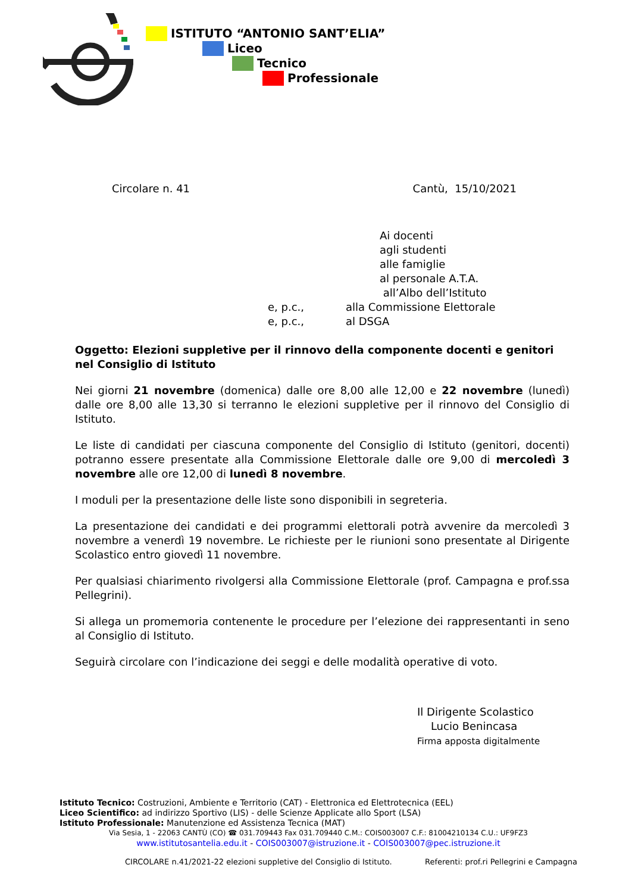ISTITUTO “ANTONIO SANT’ELIA”
Liceo
Tecnico
Professionale
Circolare n. 41 Cantù, 15/10/2021
Ai docenti
agli studenti
alle famiglie
al personale A.T.A.
all’Albo dell’Istituto
e, p.c., alla Commissione Elettorale
e, p.c., al DSGA
Oggetto: Elezioni suppletive per il rinnovo della componente docenti e genitori nel Consiglio di Istituto
Nei giorni 21 novembre (domenica) dalle ore 8,00 alle 12,00 e 22 novembre (lunedì) dalle ore 8,00 alle 13,30 si terranno le elezioni suppletive per il rinnovo del Consiglio di Istituto.
Le liste di candidati per ciascuna componente del Consiglio di Istituto (genitori, docenti) potranno essere presentate alla Commissione Elettorale dalle ore 9,00 di mercoledì 3 novembre alle ore 12,00 di lunedì 8 novembre.
I moduli per la presentazione delle liste sono disponibili in segreteria.
La presentazione dei candidati e dei programmi elettorali potrà avvenire da mercoledì 3 novembre a venerdì 19 novembre. Le richieste per le riunioni sono presentate al Dirigente Scolastico entro giovedì 11 novembre.
Per qualsiasi chiarimento rivolgersi alla Commissione Elettorale (prof. Campagna e prof.ssa Pellegrini).
Si allega un promemoria contenente le procedure per l’elezione dei rappresentanti in seno al Consiglio di Istituto.
Seguirà circolare con l’indicazione dei seggi e delle modalità operative di voto.
Il Dirigente Scolastico
Lucio Benincasa
Firma apposta digitalmente
Istituto Tecnico: Costruzioni, Ambiente e Territorio (CAT) - Elettronica ed Elettrotecnica (EEL)
Liceo Scientifico: ad indirizzo Sportivo (LIS) - delle Scienze Applicate allo Sport (LSA)
Istituto Professionale: Manutenzione ed Assistenza Tecnica (MAT)
Via Sesia, 1 - 22063 CANTÙ (CO) ☎ 031.709443 Fax 031.709440 C.M.: COIS003007 C.F.: 81004210134 C.U.: UF9FZ3
www.istitutosantelia.edu.it - COIS003007@istruzione.it - COIS003007@pec.istruzione.it
CIRCOLARE n.41/2021-22 elezioni suppletive del Consiglio di Istituto. Referenti: prof.ri Pellegrini e Campagna